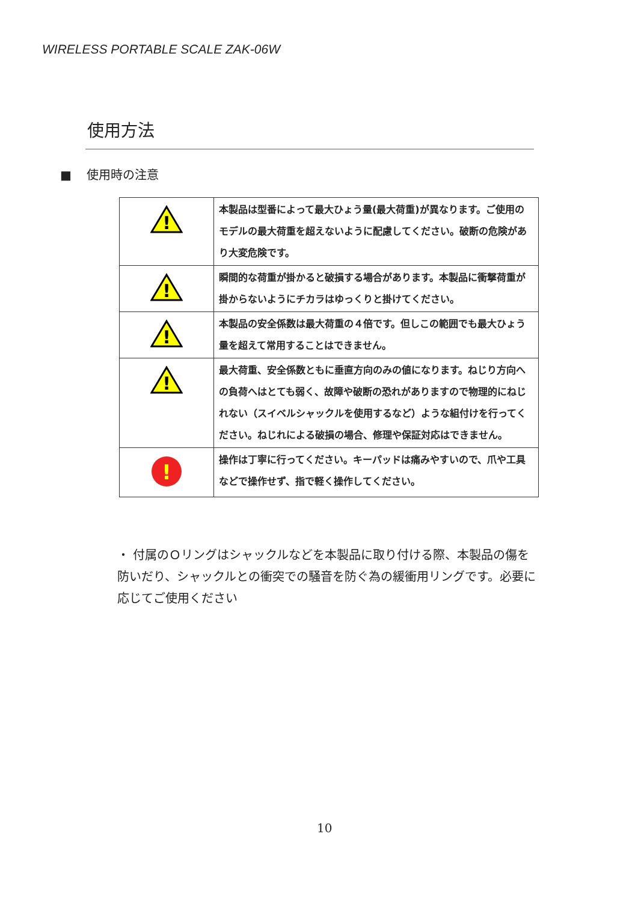WIRELESS PORTABLE SCALE ZAK-06W
使用方法
■ 使用時の注意
| ! | 本製品は型番によって最大ひょう量(最大荷重)が異なります。ご使用のモデルの最大荷重を超えないように配慮してください。破断の危険があり大変危険です。 |
| ! | 瞬間的な荷重が掛かると破損する場合があります。本製品に衝撃荷重が掛からないようにチカラはゆっくりと掛けてください。 |
| ! | 本製品の安全係数は最大荷重の４倍です。但しこの範囲でも最大ひょう量を超えて常用することはできません。 |
| ! | 最大荷重、安全係数ともに垂直方向のみの値になります。ねじり方向への負荷へはとても弱く、故障や破断の恐れがありますので物理的にねじれない（スイベルシャックルを使用するなど）ような組付けを行ってください。ねじれによる破損の場合、修理や保証対応はできません。 |
| ! | 操作は丁寧に行ってください。キーパッドは痛みやすいので、爪や工具などで操作せず、指で軽く操作してください。 |
・ 付属のＯリングはシャックルなどを本製品に取り付ける際、本製品の傷を防いだり、シャックルとの衝突での騒音を防ぐ為の緩衝用リングです。必要に応じてご使用ください
10